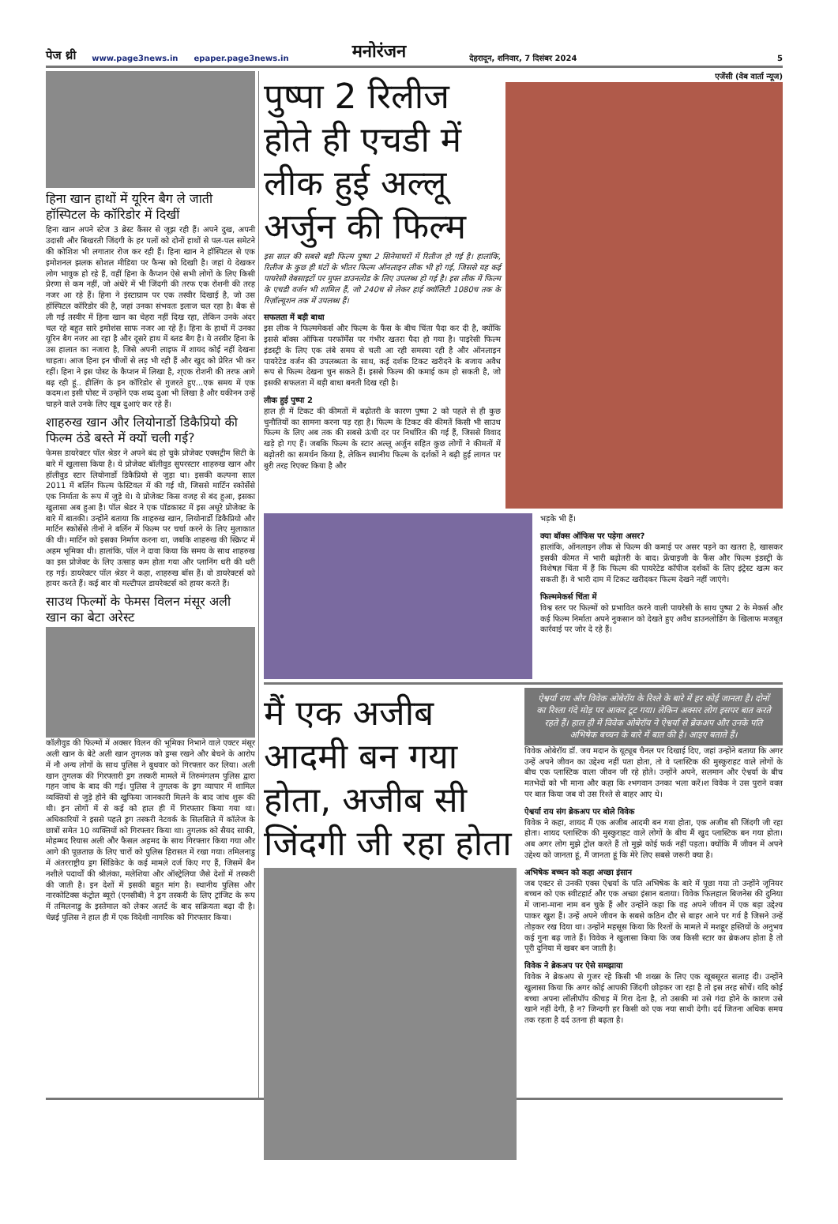पेज थ्री www.page3news.in epaper.page3news.in मनोरंजन देहरादून, शनिवार, 7 दिसंबर 2024 5
हिना खान हाथों में यूरिन बैग ले जाती हॉस्पिटल के कॉरिडोर में दिखीं
हिना खान अपने स्टेज 3 ब्रेस्ट कैंसर से जूझ रही हैं। अपने दुख, अपनी उदासी और बिखरती जिंदगी के हर पलों को दोनों हाथों से पल-पल समेटने की कोशिश भी लगातार रोज कर रही हैं। हिना खान ने हॉस्पिटल से एक इमोशनल झलक सोशल मीडिया पर फैन्स को दिखाी है। जहां ये देखकर लोग भावुक हो रहे हैं, वहीं हिना के कैप्शन ऐसे सभी लोगों के लिए किसी प्रेरणा से कम नहीं, जो अंधेरे में भी जिंदगी की तरफ एक रोशनी की तरह नजर आ रहे हैं। हिना ने इंस्टाग्राम पर एक तस्वीर दिखाई है, जो उस हॉस्पिटल कॉरिडोर की है, जहां उनका संभवतः इलाज चल रहा है। बैक से ली गई तस्वीर में हिना खान का चेहरा नहीं दिख रहा, लेकिन उनके अंदर चल रहे बहुत सारे इमोशंस साफ नजर आ रहे हैं। हिना के हाथों में उनका यूरिन बैग नजर आ रहा है और दूसरे हाथ में ब्लड बैग है। ये तस्वीर हिना के उस हालात का नजारा है, जिसे अपनी लाइफ में शायद कोई नहीं देखना चाहता। आज हिना इन चीजों से लड़ भी रही हैं और खुद को प्रेरित भी कर रहीं। हिना ने इस पोस्ट के कैप्शन में लिखा है, श्एक रोशनी की तरफ आगे बढ़ रही हूं.. हीलिंग के इन कॉरिडोर से गुजरते हुए...एक समय में एक कदम।श इसी पोस्ट में उन्होंने एक शब्द दुआ भी लिखा है और यकीनन उन्हें चाहने वाले उनके लिए खूब दुआएं कर रहे हैं।
शाहरुख खान और लियोनार्डो डिकैप्रियो की फिल्म ठंडे बस्ते में क्यों चली गई?
फेमस डायरेक्टर पॉल श्रेडर ने अपने बंद हो चुके प्रोजेक्ट एक्सट्रीम सिटी के बारे में खुलासा किया है। ये प्रोजेक्ट बॉलीवुड सुपरस्टार शाहरुख खान और हॉलीवुड स्टार लियोनार्डो डिकैप्रियो से जुड़ा था। इसकी कल्पना साल 2011 में बर्लिन फिल्म फेस्टिवल में की गई थी, जिससे मार्टिन स्कोर्सेसे एक निर्माता के रूप में जुड़े थे। ये प्रोजेक्ट किस वजह से बंद हुआ, इसका खुलासा अब हुआ है। पॉल श्रेडर ने एक पॉडकास्ट में इस अधूरे प्रोजेक्ट के बारे में बातकी। उन्होंने बताया कि शाहरुख खान, लियोनार्डो डिकैप्रियो और मार्टिन स्कोर्सेसे तीनों ने बर्लिन में फिल्म पर चर्चा करने के लिए मुलाकात की थी। मार्टिन को इसका निर्माण करना था, जबकि शाहरुख की स्क्रिप्ट में अहम भूमिका थी। हालांकि, पॉल ने दावा किया कि समय के साथ शाहरुख का इस प्रोजेक्ट के लिए उत्साह कम होता गया और प्लानिंग धरी की धरी रह गई। डायरेक्टर पॉल श्रेडर ने कहा, शाहरुख बॉस हैं। वो डायरेक्टर्स को हायर करते हैं। कई बार वो मल्टीपल डायरेक्टर्स को हायर करते हैं।
साउथ फिल्मों के फेमस विलन मंसूर अली खान का बेटा अरेस्ट
कॉलीवुड की फिल्मों में अक्सर विलन की भूमिका निभाने वाले एक्टर मंसूर अली खान के बेटे अली खान तुगलक को ड्रग्स रखने और बेचने के आरोप में नौ अन्य लोगों के साथ पुलिस ने बुधवार को गिरफ्तार कर लिया। अली खान तुगलक की गिरफ्तारी ड्रग तस्करी मामले में तिरुमंगलम पुलिस द्वारा गहन जांच के बाद की गई। पुलिस ने तुगलक के ड्रग व्यापार में शामिल व्यक्तियों से जुड़े होने की खुफिया जानकारी मिलने के बाद जांच शुरू की थी। इन लोगों में से कई को हाल ही में गिरफ्तार किया गया था। अधिकारियों ने इससे पहले ड्रग तस्करी नेटवर्क के सिलसिले में कॉलेज के छात्रों समेत 10 व्यक्तियों को गिरफ्तार किया था। तुगलक को सैयद साकी, मोहम्मद रियास अली और फैसल अहमद के साथ गिरफ्तार किया गया और आगे की पूछताछ के लिए चारों को पुलिस हिरासत में रखा गया। तमिलनाडु में अंतरराष्ट्रीय ड्रग सिंडिकेट के कई मामले दर्ज किए गए हैं, जिसमें बैन नशीले पदार्थों की श्रीलंका, मलेशिया और ऑस्ट्रेलिया जैसे देशों में तस्करी की जाती है। इन देशों में इसकी बहुत मांग है। स्थानीय पुलिस और नारकोटिक्स कंट्रोल ब्यूरो (एनसीबी) ने ड्रग तस्करी के लिए ट्रांजिट के रूप में तमिलनाडु के इस्तेमाल को लेकर अलर्ट के बाद सक्रियता बढ़ा दी है। चेन्नई पुलिस ने हाल ही में एक विदेशी नागरिक को गिरफ्तार किया।
पुष्पा 2 रिलीज होते ही एचडी में लीक हुई अल्लू अर्जुन की फिल्म
इस साल की सबसे बड़ी फिल्म पुष्पा 2 सिनेमाघरों में रिलीज हो गई है। हालांकि, रिलीज के कुछ ही घंटों के भीतर फिल्म ऑनलाइन लीक भी हो गई, जिससे यह कई पायरेसी वेबसाइटों पर मुफ्त डाउनलोड के लिए उपलब्ध हो गई है। इस लीक में फिल्म के एचडी वर्जन भी शामिल हैं, जो 240च से लेकर हाई क्वॉलिटी 1080च तक के रिज़ॉल्यूशन तक में उपलब्ध हैं।
सफलता में बड़ी बाधा
इस लीक ने फिल्ममेकर्स और फिल्म के फैंस के बीच चिंता पैदा कर दी है, क्योंकि इससे बॉक्स ऑफिस परफॉर्मेंस पर गंभीर खतरा पैदा हो गया है। पाइरेसी फिल्म इंडस्ट्री के लिए एक लंबे समय से चली आ रही समस्या रही है और ऑनलाइन पायरेटेड वर्जन की उपलब्धता के साथ, कई दर्शक टिकट खरीदने के बजाय अवैध रूप से फिल्म देखना चुन सकते हैं। इससे फिल्म की कमाई कम हो सकती है, जो इसकी सफलता में बड़ी बाधा बनती दिख रही है।
लीक हुई पुष्पा 2
हाल ही में टिकट की कीमतों में बढ़ोतरी के कारण पुष्पा 2 को पहले से ही कुछ चुनौतियों का सामना करना पड़ रहा है। फिल्म के टिकट की कीमतें किसी भी साउथ फिल्म के लिए अब तक की सबसे ऊंची दर पर निर्धारित की गई हैं, जिससे विवाद खड़े हो गए हैं। जबकि फिल्म के स्टार अल्लू अर्जुन सहित कुछ लोगों ने कीमतों में बढ़ोतरी का समर्थन किया है, लेकिन स्थानीय फिल्म के दर्शकों ने बढ़ी हुई लागत पर बुरी तरह रिएक्ट किया है और
एजेंसी (वेब वार्ता न्यूज)
भड़के भी हैं।
क्या बॉक्स ऑफिस पर पड़ेगा असर?
हालांकि, ऑनलाइन लीक से फिल्म की कमाई पर असर पड़ने का खतरा है, खासकर इसकी कीमत में भारी बढ़ोतरी के बाद। फ्रेंचाइजी के फैंस और फिल्म इंडस्ट्री के विशेषज्ञ चिंता में हैं कि फिल्म की पायरेटेड कॉपीज दर्शकों के लिए इंट्रेस्ट खत्म कर सकती हैं। वे भारी दाम में टिकट खरीदकर फिल्म देखने नहीं जाएंगे।
फिल्ममेकर्स चिंता में
विश्व स्तर पर फिल्मों को प्रभावित करने वाली पायरेसी के साथ पुष्पा 2 के मेकर्स और कई फिल्म निर्माता अपने नुकसान को देखते हुए अवैध डाउनलोडिंग के खिलाफ मजबूत कार्रवाई पर जोर दे रहे हैं।
मैं एक अजीब आदमी बन गया होता, अजीब सी जिंदगी जी रहा होता
ऐश्वर्या राय और विवेक ओबेरॉय के रिश्ते के बारे में हर कोई जानता है। दोनों का रिश्ता गंदे मोड़ पर आकर टूट गया। लेकिन अक्सर लोग इसपर बात करते रहते हैं। हाल ही में विवेक ओबेरॉय ने ऐश्वर्या से ब्रेकअप और उनके पति अभिषेक बच्चन के बारे में बात की है। आइए बताते हैं।
विवेक ओबेरॉय डॉ. जय मदान के यूट्यूब चैनल पर दिखाई दिए, जहां उन्होंने बताया कि अगर उन्हें अपने जीवन का उद्देश्य नहीं पता होता, तो वे प्लास्टिक की मुस्कुराहट वाले लोगों के बीच एक प्लास्टिक वाला जीवन जी रहे होते। उन्होंने अपने, सलमान और ऐश्वर्या के बीच मतभेदों को भी माना और कहा कि श्भगवान उनका भला करें।श विवेक ने उस पुराने वक्त पर बात किया जब वो उस रिश्ते से बाहर आए थे।
ऐश्वर्या राय संग ब्रेकअप पर बोले विवेक
विवेक ने कहा, शायद मैं एक अजीब आदमी बन गया होता, एक अजीब सी जिंदगी जी रहा होता। शायद प्लास्टिक की मुस्कुराहट वाले लोगों के बीच मैं खुद प्लास्टिक बन गया होता। अब अगर लोग मुझे ट्रोल करते हैं तो मुझे कोई फर्क नहीं पड़ता। क्योंकि मैं जीवन में अपने उद्देश्य को जानता हूं, मैं जानता हूं कि मेरे लिए सबसे जरूरी क्या है।
अभिषेक बच्चन को कहा अच्छा इंसान
जब एक्टर से उनकी एक्स ऐश्वर्या के पति अभिषेक के बारे में पूछा गया तो उन्होंने जूनियर बच्चन को एक स्वीटहार्ट और एक अच्छा इंसान बताया। विवेक फिलहाल बिजनेस की दुनिया में जाना-माना नाम बन चुके हैं और उन्होंने कहा कि वह अपने जीवन में एक बड़ा उद्देश्य पाकर खुश हैं। उन्हें अपने जीवन के सबसे कठिन दौर से बाहर आने पर गर्व है जिसने उन्हें तोड़कर रख दिया था। उन्होंने महसूस किया कि रिश्तों के मामले में मशहूर हस्तियों के अनुभव कई गुना बढ़ जाते हैं। विवेक ने खुलासा किया कि जब किसी स्टार का ब्रेकअप होता है तो पूरी दुनिया में खबर बन जाती है।
विवेक ने ब्रेकअप पर ऐसे समझाया
विवेक ने ब्रेकअप से गुजर रहे किसी भी शख्स के लिए एक खूबसूरत सलाह दी। उन्होंने खुलासा किया कि अगर कोई आपकी जिंदगी छोड़कर जा रहा है तो इस तरह सोचें। यदि कोई बच्चा अपना लॉलीपॉप कीचड़ में गिरा देता है, तो उसकी मां उसे गंदा होने के कारण उसे खाने नहीं देगी, है न? जिन्दगी हर किसी को एक नया साथी देगी। दर्द जितना अधिक समय तक रहता है दर्द उतना ही बढ़ता है।